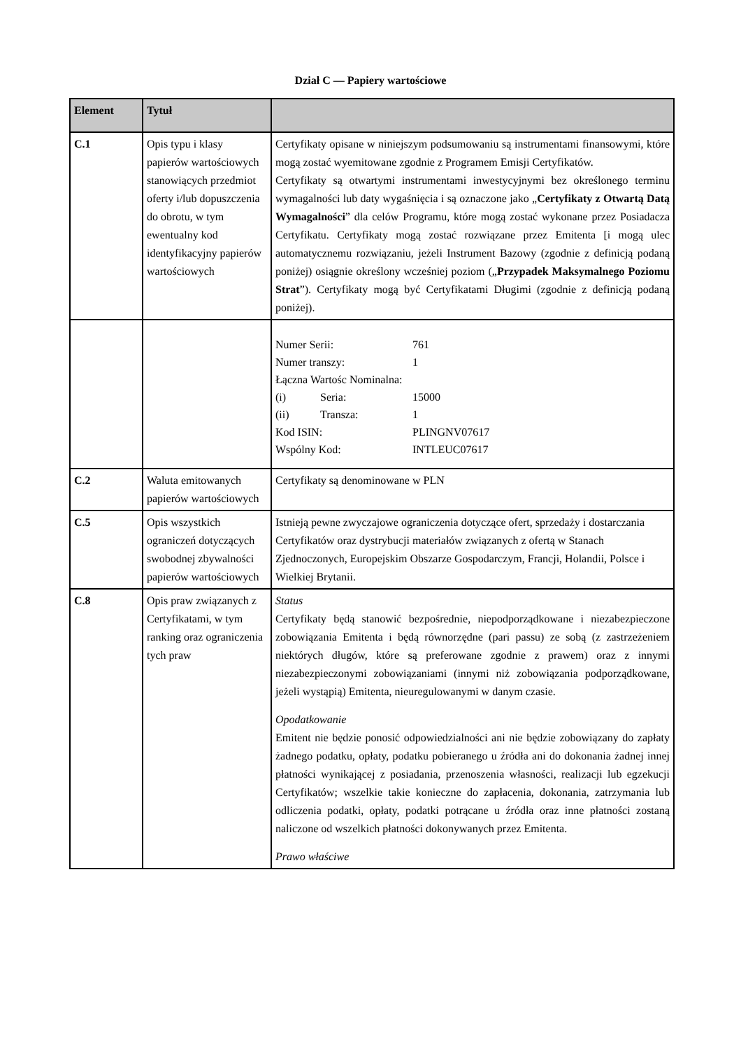Dział C — Papiery wartościowe
| Element | Tytuł | |
| --- | --- | --- |
| C.1 | Opis typu i klasy papierów wartościowych stanowiących przedmiot oferty i/lub dopuszczenia do obrotu, w tym ewentualny kod identyfikacyjny papierów wartościowych | Certyfikaty opisane w niniejszym podsumowaniu są instrumentami finansowymi, które mogą zostać wyemitowane zgodnie z Programem Emisji Certyfikatów. Certyfikaty są otwartymi instrumentami inwestycyjnymi bez określonego terminu wymagalności lub daty wygaśnięcia i są oznaczone jako „ Certyfikaty z Otwartą Datą Wymagalności ” dla celów Programu, które mogą zostać wykonane przez Posiadacza Certyfikatu. Certyfikaty mogą zostać rozwiązane przez Emitenta [i mogą ulec automatycznemu rozwiązaniu, jeżeli Instrument Bazowy (zgodnie z definicją podaną poniżej) osiągnie określony wcześniej poziom („ Przypadek Maksymalnego Poziomu Strat ”). Certyfikaty mogą być Certyfikatami Długimi (zgodnie z definicją podaną poniżej). |
| | | / Numer Serii: / / 761 / / Numer transzy: / / 1 / / Łączna Wartośc Nominalna: / / / / (i) / Seria: / 15000 / / (ii) / Transza: / 1 / / Kod ISIN: / / PLINGNV07617 / / Wspólny Kod: / / INTLEUC07617 / |
| C.2 | Waluta emitowanych papierów wartościowych | Certyfikaty są denominowane w PLN |
| C.5 | Opis wszystkich ograniczeń dotyczących swobodnej zbywalności papierów wartościowych | Istnieją pewne zwyczajowe ograniczenia dotyczące ofert, sprzedaży i dostarczania Certyfikatów oraz dystrybucji materiałów związanych z ofertą w Stanach Zjednoczonych, Europejskim Obszarze Gospodarczym, Francji, Holandii, Polsce i Wielkiej Brytanii. |
| C.8 | Opis praw związanych z Certyfikatami, w tym ranking oraz ograniczenia tych praw | Status Certyfikaty będą stanowić bezpośrednie, niepodporządkowane i niezabezpieczone zobowiązania Emitenta i będą równorzędne (pari passu) ze sobą (z zastrzeżeniem niektórych długów, które są preferowane zgodnie z prawem) oraz z innymi niezabezpieczonymi zobowiązaniami (innymi niż zobowiązania podporządkowane, jeżeli wystąpią) Emitenta, nieuregulowanymi w danym czasie. Opodatkowanie Emitent nie będzie ponosić odpowiedzialności ani nie będzie zobowiązany do zapłaty żadnego podatku, opłaty, podatku pobieranego u źródła ani do dokonania żadnej innej płatności wynikającej z posiadania, przenoszenia własności, realizacji lub egzekucji Certyfikatów; wszelkie takie konieczne do zapłacenia, dokonania, zatrzymania lub odliczenia podatki, opłaty, podatki potrącane u źródła oraz inne płatności zostaną naliczone od wszelkich płatności dokonywanych przez Emitenta. Prawo właściwe |